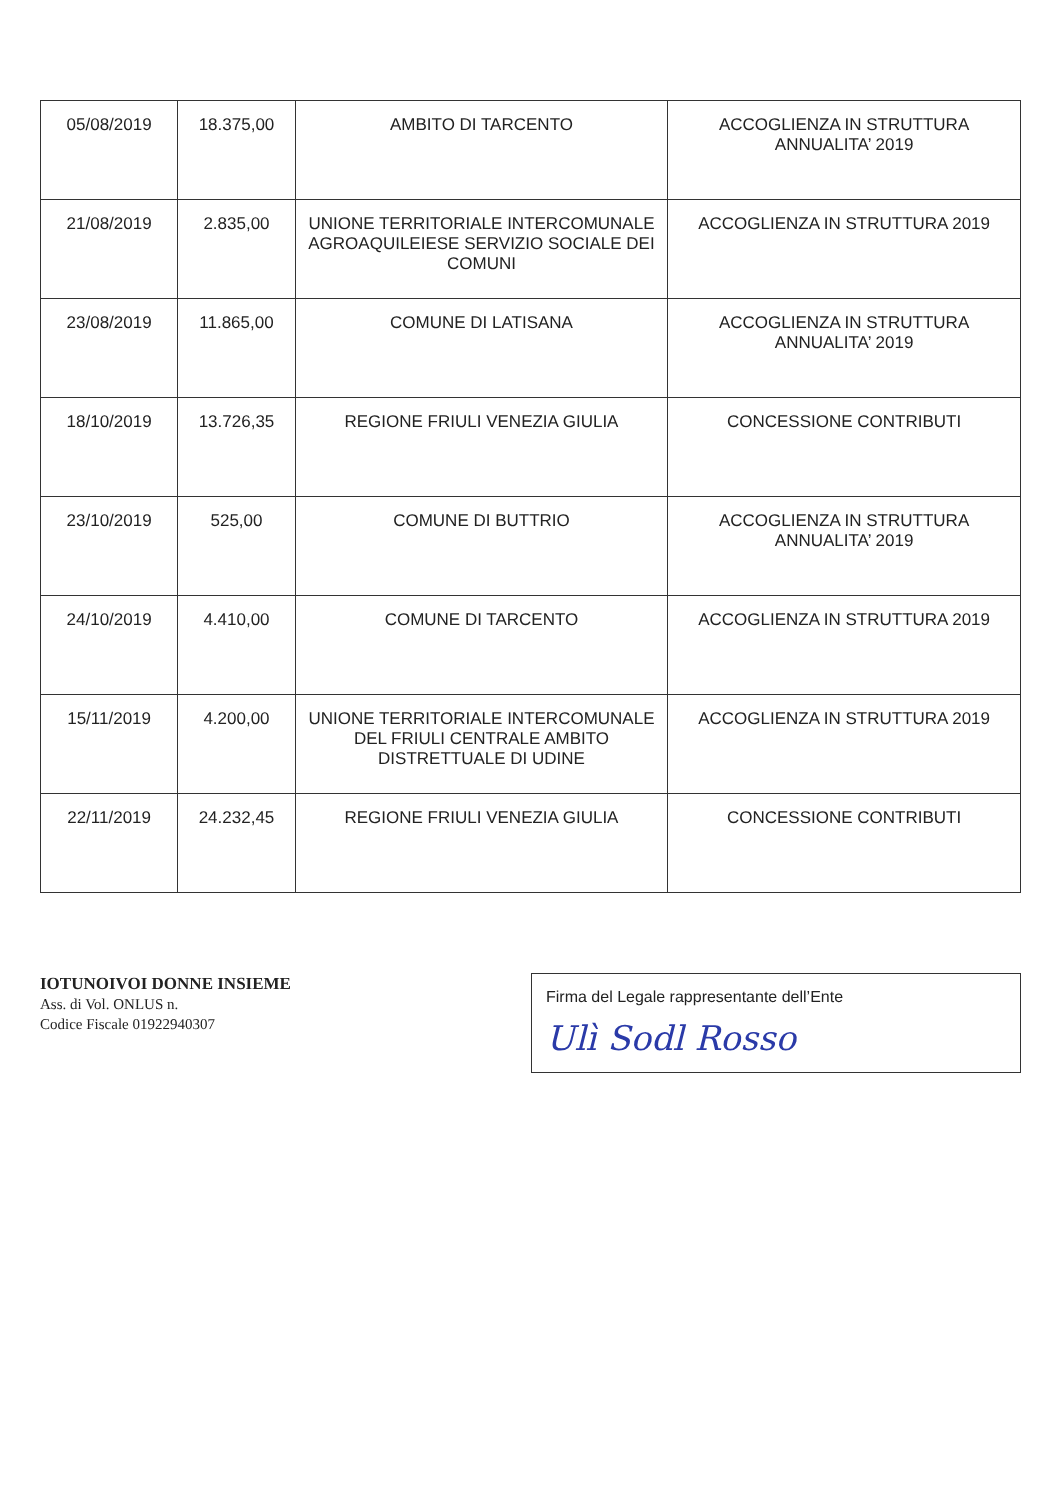| 05/08/2019 | 18.375,00 | AMBITO DI TARCENTO | ACCOGLIENZA IN STRUTTURA ANNUALITA’ 2019 |
| 21/08/2019 | 2.835,00 | UNIONE TERRITORIALE INTERCOMUNALE AGROAQUILEIESE SERVIZIO SOCIALE DEI COMUNI | ACCOGLIENZA IN STRUTTURA 2019 |
| 23/08/2019 | 11.865,00 | COMUNE DI LATISANA | ACCOGLIENZA IN STRUTTURA ANNUALITA’ 2019 |
| 18/10/2019 | 13.726,35 | REGIONE FRIULI VENEZIA GIULIA | CONCESSIONE CONTRIBUTI |
| 23/10/2019 | 525,00 | COMUNE DI BUTTRIO | ACCOGLIENZA IN STRUTTURA ANNUALITA’ 2019 |
| 24/10/2019 | 4.410,00 | COMUNE DI TARCENTO | ACCOGLIENZA IN STRUTTURA 2019 |
| 15/11/2019 | 4.200,00 | UNIONE TERRITORIALE INTERCOMUNALE DEL FRIULI CENTRALE AMBITO DISTRETTUALE DI UDINE | ACCOGLIENZA IN STRUTTURA 2019 |
| 22/11/2019 | 24.232,45 | REGIONE FRIULI VENEZIA GIULIA | CONCESSIONE CONTRIBUTI |
IOTUNOIVOI DONNE INSIEME
Ass. di Vol. ONLUS n.
Codice Fiscale 01922940307
Firma del Legale rappresentante dell’Ente
Ulì Sodl Rosso